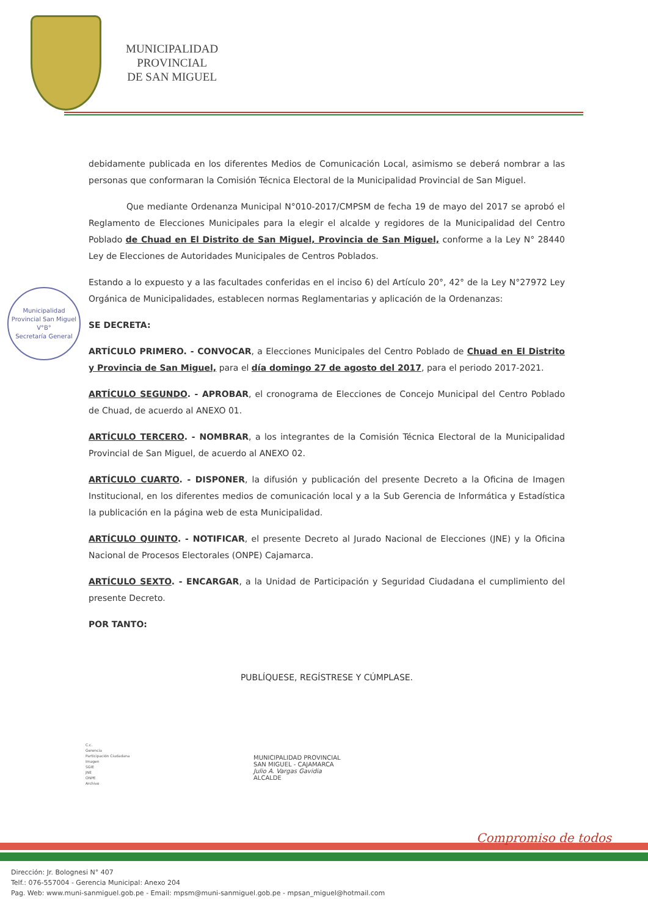MUNICIPALIDAD
PROVINCIAL
DE SAN MIGUEL
Municipalidad Provincial San Miguel
V°B°
Secretaría General
debidamente publicada en los diferentes Medios de Comunicación Local, asimismo se deberá nombrar a las personas que conformaran la Comisión Técnica Electoral de la Municipalidad Provincial de San Miguel.
Que mediante Ordenanza Municipal N°010-2017/CMPSM de fecha 19 de mayo del 2017 se aprobó el Reglamento de Elecciones Municipales para la elegir el alcalde y regidores de la Municipalidad del Centro Poblado de Chuad en El Distrito de San Miguel, Provincia de San Miguel, conforme a la Ley N° 28440 Ley de Elecciones de Autoridades Municipales de Centros Poblados.
Estando a lo expuesto y a las facultades conferidas en el inciso 6) del Artículo 20°, 42° de la Ley N°27972 Ley Orgánica de Municipalidades, establecen normas Reglamentarias y aplicación de la Ordenanzas:
SE DECRETA:
ARTÍCULO PRIMERO. - CONVOCAR, a Elecciones Municipales del Centro Poblado de Chuad en El Distrito y Provincia de San Miguel, para el día domingo 27 de agosto del 2017, para el periodo 2017-2021.
ARTÍCULO SEGUNDO. - APROBAR, el cronograma de Elecciones de Concejo Municipal del Centro Poblado de Chuad, de acuerdo al ANEXO 01.
ARTÍCULO TERCERO. - NOMBRAR, a los integrantes de la Comisión Técnica Electoral de la Municipalidad Provincial de San Miguel, de acuerdo al ANEXO 02.
ARTÍCULO CUARTO. - DISPONER, la difusión y publicación del presente Decreto a la Oficina de Imagen Institucional, en los diferentes medios de comunicación local y a la Sub Gerencia de Informática y Estadística la publicación en la página web de esta Municipalidad.
ARTÍCULO QUINTO. - NOTIFICAR, el presente Decreto al Jurado Nacional de Elecciones (JNE) y la Oficina Nacional de Procesos Electorales (ONPE) Cajamarca.
ARTÍCULO SEXTO. - ENCARGAR, a la Unidad de Participación y Seguridad Ciudadana el cumplimiento del presente Decreto.
POR TANTO:
PUBLÍQUESE, REGÍSTRESE Y CÚMPLASE.
C.c.
Gerencia
Participación Ciudadana
Imagen
SGIE
JNE
ONPE
Archivo
MUNICIPALIDAD PROVINCIAL
SAN MIGUEL - CAJAMARCA
Julio A. Vargas Gavidia
ALCALDE
Compromiso de todos
Dirección: Jr. Bolognesi N° 407
Telf.: 076-557004 - Gerencia Municipal: Anexo 204
Pag. Web: www.muni-sanmiguel.gob.pe - Email: mpsm@muni-sanmiguel.gob.pe - mpsan_miguel@hotmail.com